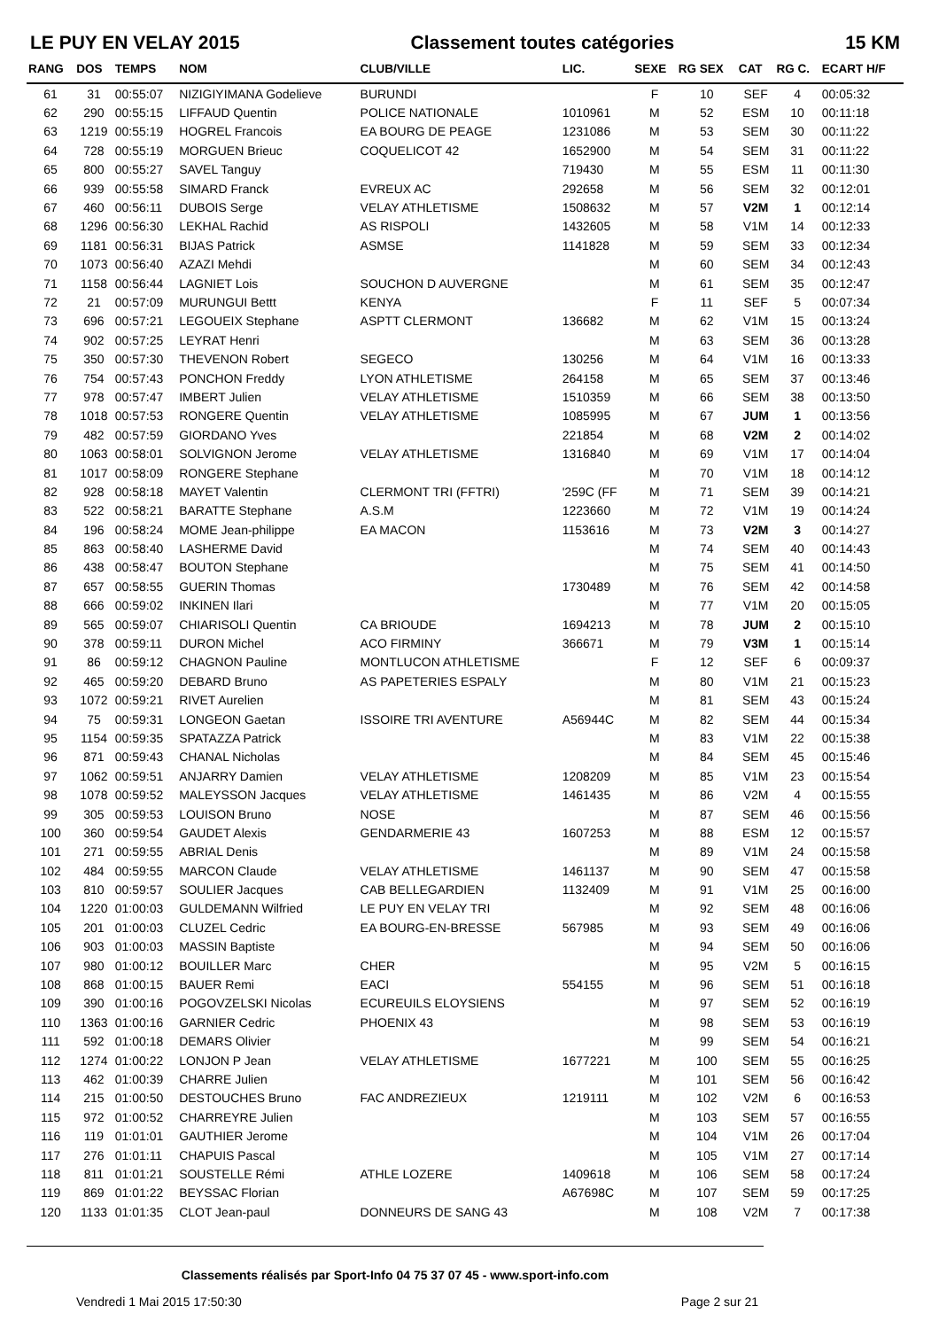LE PUY EN VELAY 2015 Classement toutes catégories 15 KM
| RANG | DOS | TEMPS | NOM | CLUB/VILLE | LIC. | SEXE | RG SEX | CAT | RG C. | ECART H/F |
| --- | --- | --- | --- | --- | --- | --- | --- | --- | --- | --- |
| 61 | 31 | 00:55:07 | NIZIGIYIMANA Godelieve | BURUNDI | | F | 10 | SEF | 4 | 00:05:32 |
| 62 | 290 | 00:55:15 | LIFFAUD Quentin | POLICE NATIONALE | 1010961 | M | 52 | ESM | 10 | 00:11:18 |
| 63 | 1219 | 00:55:19 | HOGREL Francois | EA BOURG DE PEAGE | 1231086 | M | 53 | SEM | 30 | 00:11:22 |
| 64 | 728 | 00:55:19 | MORGUEN Brieuc | COQUELICOT 42 | 1652900 | M | 54 | SEM | 31 | 00:11:22 |
| 65 | 800 | 00:55:27 | SAVEL Tanguy | | 719430 | M | 55 | ESM | 11 | 00:11:30 |
| 66 | 939 | 00:55:58 | SIMARD Franck | EVREUX AC | 292658 | M | 56 | SEM | 32 | 00:12:01 |
| 67 | 460 | 00:56:11 | DUBOIS Serge | VELAY ATHLETISME | 1508632 | M | 57 | V2M | 1 | 00:12:14 |
| 68 | 1296 | 00:56:30 | LEKHAL Rachid | AS RISPOLI | 1432605 | M | 58 | V1M | 14 | 00:12:33 |
| 69 | 1181 | 00:56:31 | BIJAS Patrick | ASMSE | 1141828 | M | 59 | SEM | 33 | 00:12:34 |
| 70 | 1073 | 00:56:40 | AZAZI Mehdi | | | M | 60 | SEM | 34 | 00:12:43 |
| 71 | 1158 | 00:56:44 | LAGNIET Lois | SOUCHON D AUVERGNE | | M | 61 | SEM | 35 | 00:12:47 |
| 72 | 21 | 00:57:09 | MURUNGUI Bettt | KENYA | | F | 11 | SEF | 5 | 00:07:34 |
| 73 | 696 | 00:57:21 | LEGOUEIX Stephane | ASPTT CLERMONT | 136682 | M | 62 | V1M | 15 | 00:13:24 |
| 74 | 902 | 00:57:25 | LEYRAT Henri | | | M | 63 | SEM | 36 | 00:13:28 |
| 75 | 350 | 00:57:30 | THEVENON Robert | SEGECO | 130256 | M | 64 | V1M | 16 | 00:13:33 |
| 76 | 754 | 00:57:43 | PONCHON Freddy | LYON ATHLETISME | 264158 | M | 65 | SEM | 37 | 00:13:46 |
| 77 | 978 | 00:57:47 | IMBERT Julien | VELAY ATHLETISME | 1510359 | M | 66 | SEM | 38 | 00:13:50 |
| 78 | 1018 | 00:57:53 | RONGERE Quentin | VELAY ATHLETISME | 1085995 | M | 67 | JUM | 1 | 00:13:56 |
| 79 | 482 | 00:57:59 | GIORDANO Yves | | 221854 | M | 68 | V2M | 2 | 00:14:02 |
| 80 | 1063 | 00:58:01 | SOLVIGNON Jerome | VELAY ATHLETISME | 1316840 | M | 69 | V1M | 17 | 00:14:04 |
| 81 | 1017 | 00:58:09 | RONGERE Stephane | | | M | 70 | V1M | 18 | 00:14:12 |
| 82 | 928 | 00:58:18 | MAYET Valentin | CLERMONT TRI (FFTRI) | '259C (FF | M | 71 | SEM | 39 | 00:14:21 |
| 83 | 522 | 00:58:21 | BARATTE Stephane | A.S.M | 1223660 | M | 72 | V1M | 19 | 00:14:24 |
| 84 | 196 | 00:58:24 | MOME Jean-philippe | EA MACON | 1153616 | M | 73 | V2M | 3 | 00:14:27 |
| 85 | 863 | 00:58:40 | LASHERME David | | | M | 74 | SEM | 40 | 00:14:43 |
| 86 | 438 | 00:58:47 | BOUTON Stephane | | | M | 75 | SEM | 41 | 00:14:50 |
| 87 | 657 | 00:58:55 | GUERIN Thomas | | 1730489 | M | 76 | SEM | 42 | 00:14:58 |
| 88 | 666 | 00:59:02 | INKINEN Ilari | | | M | 77 | V1M | 20 | 00:15:05 |
| 89 | 565 | 00:59:07 | CHIARISOLI Quentin | CA BRIOUDE | 1694213 | M | 78 | JUM | 2 | 00:15:10 |
| 90 | 378 | 00:59:11 | DURON Michel | ACO FIRMINY | 366671 | M | 79 | V3M | 1 | 00:15:14 |
| 91 | 86 | 00:59:12 | CHAGNON Pauline | MONTLUCON ATHLETISME | | F | 12 | SEF | 6 | 00:09:37 |
| 92 | 465 | 00:59:20 | DEBARD Bruno | AS PAPETERIES ESPALY | | M | 80 | V1M | 21 | 00:15:23 |
| 93 | 1072 | 00:59:21 | RIVET Aurelien | | | M | 81 | SEM | 43 | 00:15:24 |
| 94 | 75 | 00:59:31 | LONGEON Gaetan | ISSOIRE TRI AVENTURE | A56944C | M | 82 | SEM | 44 | 00:15:34 |
| 95 | 1154 | 00:59:35 | SPATAZZA Patrick | | | M | 83 | V1M | 22 | 00:15:38 |
| 96 | 871 | 00:59:43 | CHANAL Nicholas | | | M | 84 | SEM | 45 | 00:15:46 |
| 97 | 1062 | 00:59:51 | ANJARRY Damien | VELAY ATHLETISME | 1208209 | M | 85 | V1M | 23 | 00:15:54 |
| 98 | 1078 | 00:59:52 | MALEYSSON Jacques | VELAY ATHLETISME | 1461435 | M | 86 | V2M | 4 | 00:15:55 |
| 99 | 305 | 00:59:53 | LOUISON Bruno | NOSE | | M | 87 | SEM | 46 | 00:15:56 |
| 100 | 360 | 00:59:54 | GAUDET Alexis | GENDARMERIE 43 | 1607253 | M | 88 | ESM | 12 | 00:15:57 |
| 101 | 271 | 00:59:55 | ABRIAL Denis | | | M | 89 | V1M | 24 | 00:15:58 |
| 102 | 484 | 00:59:55 | MARCON Claude | VELAY ATHLETISME | 1461137 | M | 90 | SEM | 47 | 00:15:58 |
| 103 | 810 | 00:59:57 | SOULIER Jacques | CAB BELLEGARDIEN | 1132409 | M | 91 | V1M | 25 | 00:16:00 |
| 104 | 1220 | 01:00:03 | GULDEMANN Wilfried | LE PUY EN VELAY TRI | | M | 92 | SEM | 48 | 00:16:06 |
| 105 | 201 | 01:00:03 | CLUZEL Cedric | EA BOURG-EN-BRESSE | 567985 | M | 93 | SEM | 49 | 00:16:06 |
| 106 | 903 | 01:00:03 | MASSIN Baptiste | | | M | 94 | SEM | 50 | 00:16:06 |
| 107 | 980 | 01:00:12 | BOUILLER Marc | CHER | | M | 95 | V2M | 5 | 00:16:15 |
| 108 | 868 | 01:00:15 | BAUER Remi | EACI | 554155 | M | 96 | SEM | 51 | 00:16:18 |
| 109 | 390 | 01:00:16 | POGOVZELSKI Nicolas | ECUREUILS ELOYSIENS | | M | 97 | SEM | 52 | 00:16:19 |
| 110 | 1363 | 01:00:16 | GARNIER Cedric | PHOENIX 43 | | M | 98 | SEM | 53 | 00:16:19 |
| 111 | 592 | 01:00:18 | DEMARS Olivier | | | M | 99 | SEM | 54 | 00:16:21 |
| 112 | 1274 | 01:00:22 | LONJON P Jean | VELAY ATHLETISME | 1677221 | M | 100 | SEM | 55 | 00:16:25 |
| 113 | 462 | 01:00:39 | CHARRE Julien | | | M | 101 | SEM | 56 | 00:16:42 |
| 114 | 215 | 01:00:50 | DESTOUCHES Bruno | FAC ANDREZIEUX | 1219111 | M | 102 | V2M | 6 | 00:16:53 |
| 115 | 972 | 01:00:52 | CHARREYRE Julien | | | M | 103 | SEM | 57 | 00:16:55 |
| 116 | 119 | 01:01:01 | GAUTHIER Jerome | | | M | 104 | V1M | 26 | 00:17:04 |
| 117 | 276 | 01:01:11 | CHAPUIS Pascal | | | M | 105 | V1M | 27 | 00:17:14 |
| 118 | 811 | 01:01:21 | SOUSTELLE Rémi | ATHLE LOZERE | 1409618 | M | 106 | SEM | 58 | 00:17:24 |
| 119 | 869 | 01:01:22 | BEYSSAC Florian | | A67698C | M | 107 | SEM | 59 | 00:17:25 |
| 120 | 1133 | 01:01:35 | CLOT Jean-paul | DONNEURS DE SANG 43 | | M | 108 | V2M | 7 | 00:17:38 |
Classements réalisés par Sport-Info 04 75 37 07 45 - www.sport-info.com
Vendredi 1 Mai 2015 17:50:30 Page 2 sur 21